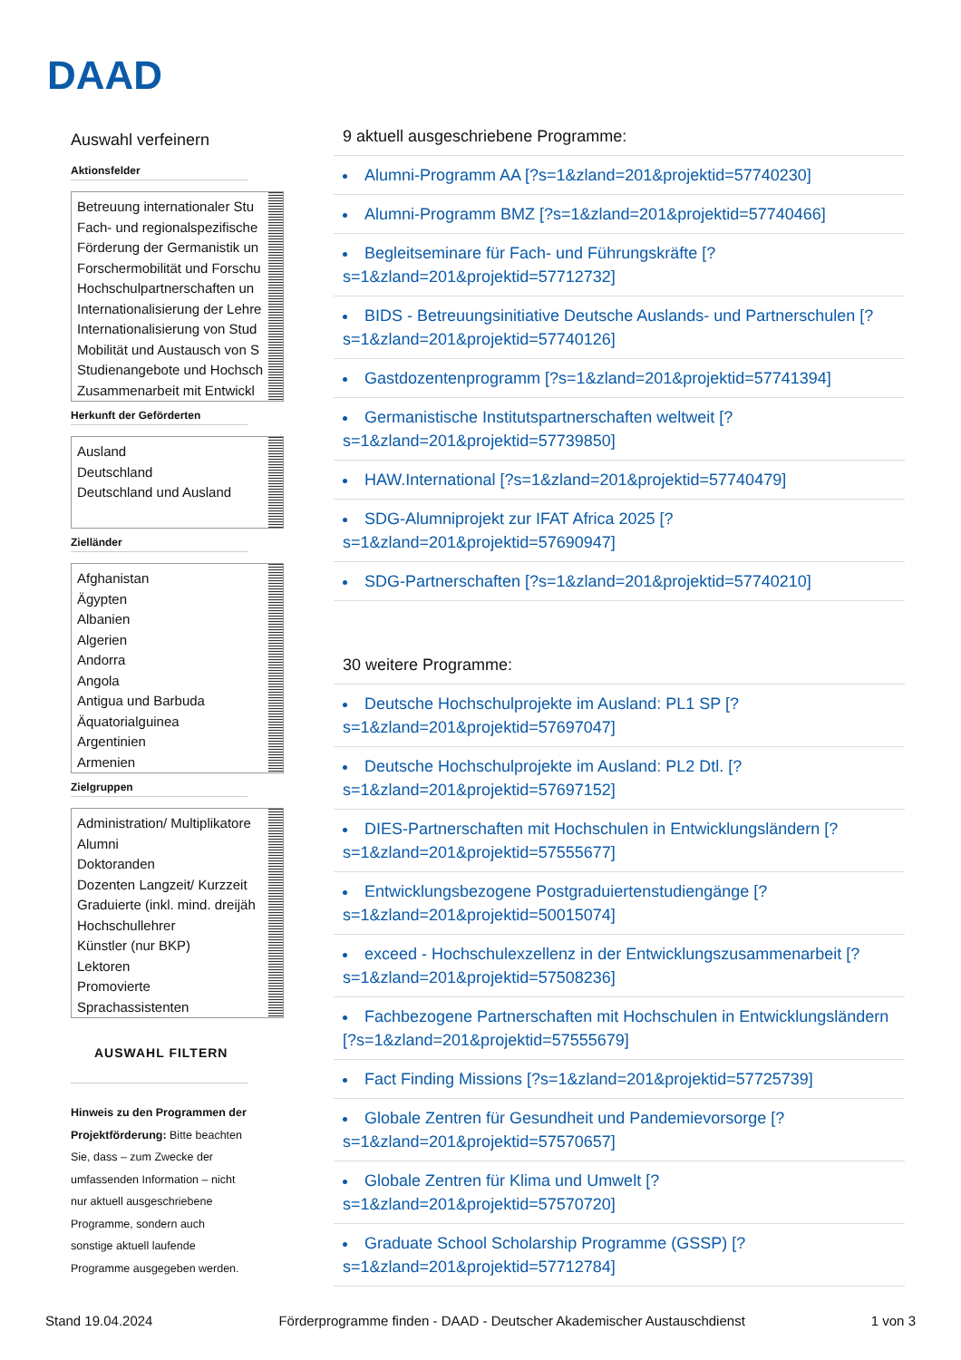DAAD
Auswahl verfeinern
Aktionsfelder
Betreuung internationaler Stu
Fach- und regionalspezifische
Förderung der Germanistik un
Forschermobilität und Forschu
Hochschulpartnerschaften un
Internationalisierung der Lehre
Internationalisierung von Stud
Mobilität und Austausch von S
Studienangebote und Hochsch
Zusammenarbeit mit Entwickl
Herkunft der Geförderten
Ausland
Deutschland
Deutschland und Ausland
Zielländer
Afghanistan
Ägypten
Albanien
Algerien
Andorra
Angola
Antigua und Barbuda
Äquatorialguinea
Argentinien
Armenien
Zielgruppen
Administration/ Multiplikatore
Alumni
Doktoranden
Dozenten Langzeit/ Kurzzeit
Graduierte (inkl. mind. dreijäh
Hochschullehrer
Künstler (nur BKP)
Lektoren
Promovierte
Sprachassistenten
AUSWAHL FILTERN
Hinweis zu den Programmen der Projektförderung: Bitte beachten Sie, dass – zum Zwecke der umfassenden Information – nicht nur aktuell ausgeschriebene Programme, sondern auch sonstige aktuell laufende Programme ausgegeben werden.
9 aktuell ausgeschriebene Programme:
Alumni-Programm AA [?s=1&zland=201&projektid=57740230]
Alumni-Programm BMZ [?s=1&zland=201&projektid=57740466]
Begleitseminare für Fach- und Führungskräfte [?s=1&zland=201&projektid=57712732]
BIDS - Betreuungsinitiative Deutsche Auslands- und Partnerschulen [?s=1&zland=201&projektid=57740126]
Gastdozentenprogramm [?s=1&zland=201&projektid=57741394]
Germanistische Institutspartnerschaften weltweit [?s=1&zland=201&projektid=57739850]
HAW.International [?s=1&zland=201&projektid=57740479]
SDG-Alumniprojekt zur IFAT Africa 2025 [?s=1&zland=201&projektid=57690947]
SDG-Partnerschaften [?s=1&zland=201&projektid=57740210]
30 weitere Programme:
Deutsche Hochschulprojekte im Ausland: PL1 SP [?s=1&zland=201&projektid=57697047]
Deutsche Hochschulprojekte im Ausland: PL2 Dtl. [?s=1&zland=201&projektid=57697152]
DIES-Partnerschaften mit Hochschulen in Entwicklungsländern [?s=1&zland=201&projektid=57555677]
Entwicklungsbezogene Postgraduiertenstudiengänge [?s=1&zland=201&projektid=50015074]
exceed - Hochschulexzellenz in der Entwicklungszusammenarbeit [?s=1&zland=201&projektid=57508236]
Fachbezogene Partnerschaften mit Hochschulen in Entwicklungsländern [?s=1&zland=201&projektid=57555679]
Fact Finding Missions [?s=1&zland=201&projektid=57725739]
Globale Zentren für Gesundheit und Pandemievorsorge [?s=1&zland=201&projektid=57570657]
Globale Zentren für Klima und Umwelt [?s=1&zland=201&projektid=57570720]
Graduate School Scholarship Programme (GSSP) [?s=1&zland=201&projektid=57712784]
Stand 19.04.2024 Förderprogramme finden - DAAD - Deutscher Akademischer Austauschdienst 1 von 3